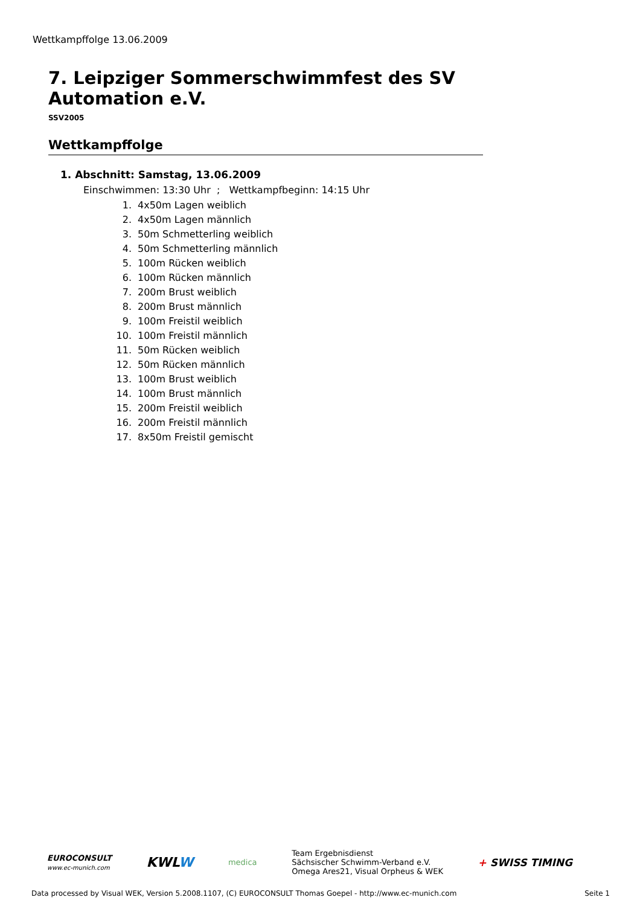Wettkampffolge 13.06.2009
7. Leipziger Sommerschwimmfest des SV Automation e.V.
SSV2005
Wettkampffolge
1. Abschnitt: Samstag, 13.06.2009
Einschwimmen: 13:30 Uhr ; Wettkampfbeginn: 14:15 Uhr
1. 4x50m Lagen weiblich
2. 4x50m Lagen männlich
3. 50m Schmetterling weiblich
4. 50m Schmetterling männlich
5. 100m Rücken weiblich
6. 100m Rücken männlich
7. 200m Brust weiblich
8. 200m Brust männlich
9. 100m Freistil weiblich
10. 100m Freistil männlich
11. 50m Rücken weiblich
12. 50m Rücken männlich
13. 100m Brust weiblich
14. 100m Brust männlich
15. 200m Freistil weiblich
16. 200m Freistil männlich
17. 8x50m Freistil gemischt
EUROCONSULT
www.ec-munich.com
KWLW
medica
Team Ergebnisdienst
Sächsischer Schwimm-Verband e.V.
Omega Ares21, Visual Orpheus & WEK
+ SWISS TIMING
Data processed by Visual WEK, Version 5.2008.1107, (C) EUROCONSULT Thomas Goepel - http://www.ec-munich.com Seite 1